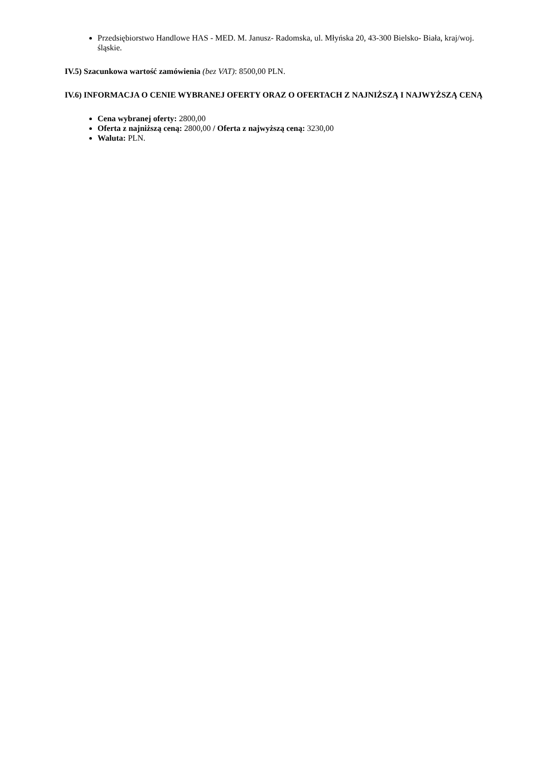Przedsiębiorstwo Handlowe HAS - MED. M. Janusz- Radomska, ul. Młyńska 20, 43-300 Bielsko- Biała, kraj/woj. śląskie.
IV.5) Szacunkowa wartość zamówienia (bez VAT): 8500,00 PLN.
IV.6) INFORMACJA O CENIE WYBRANEJ OFERTY ORAZ O OFERTACH Z NAJNIŻSZĄ I NAJWYŻSZĄ CENĄ
Cena wybranej oferty: 2800,00
Oferta z najniższą ceną: 2800,00 / Oferta z najwyższą ceną: 3230,00
Waluta: PLN.